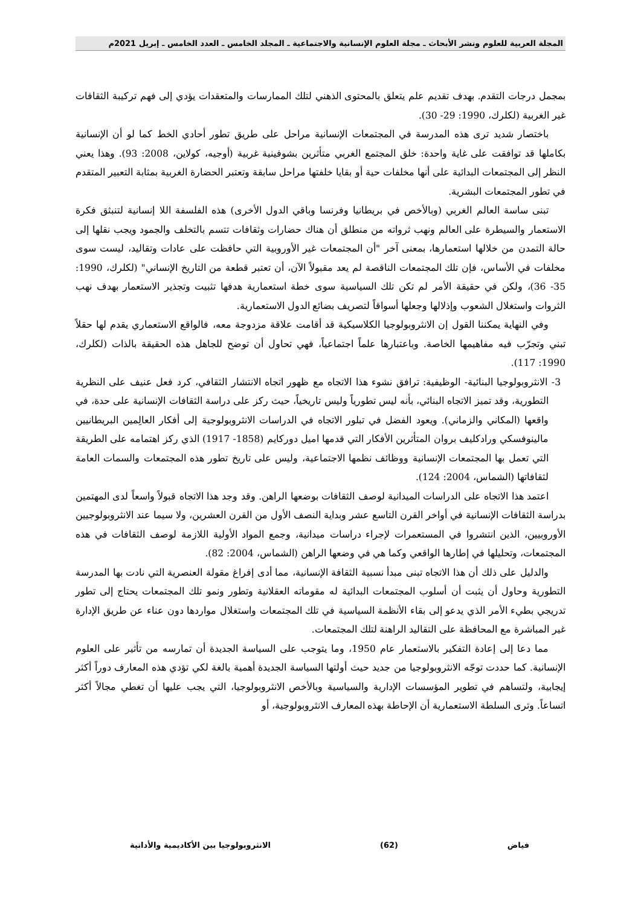المجلة العربية للعلوم ونشر الأبحاث ـ مجلة العلوم الإنسانية والاجتماعية ـ المجلد الخامس ـ العدد الخامس ـ إبريل 2021م
بمجمل درجات التقدم. بهدف تقديم علم يتعلق بالمحتوى الذهني لتلك الممارسات والمتعقدات يؤدي إلى فهم تركيبة الثقافات غير الغربية (لكلرك، 1990: 29- 30).
باختصار شديد ترى هذه المدرسة في المجتمعات الإنسانية مراحل على طريق تطور أحادي الخط كما لو أن الإنسانية بكاملها قد توافقت على غاية واحدة: خلق المجتمع الغربي متأثرين بشوفينية غربية (أوجيه، كولاين، 2008: 93). وهذا يعني النظر إلى المجتمعات البدائية على أنها مخلفات حية أو بقايا خلفتها مراحل سابقة وتعتبر الحضارة الغربية بمثابة التعبير المتقدم في تطور المجتمعات البشرية.
تبنى ساسة العالم الغربي (وبالأخص في بريطانيا وفرنسا وباقي الدول الأخرى) هذه الفلسفة اللا إنسانية لتنبثق فكرة الاستعمار والسيطرة على العالم ونهب ثرواته من منطلق أن هناك حضارات وثقافات تتسم بالتخلف والجمود ويجب نقلها إلى حالة التمدن من خلالها استعمارها، بمعنى آخر "أن المجتمعات غير الأوروبية التي حافظت على عادات وتقاليد، ليست سوى مخلفات في الأساس، فإن تلك المجتمعات الناقصة لم يعد مقبولاً الآن، أن تعتبر قطعة من التاريخ الإنساني" (لكلرك، 1990: 35- 36)، ولكن في حقيقة الأمر لم تكن تلك السياسية سوى خطة استعمارية هدفها تثبيت وتجذير الاستعمار بهدف نهب الثروات واستغلال الشعوب وإذلالها وجعلها أسواقاً لتصريف بضائع الدول الاستعمارية.
وفي النهاية يمكننا القول إن الانثروبولوجيا الكلاسيكية قد أقامت علاقة مزدوجة معه، فالواقع الاستعماري يقدم لها حقلاً تبني وتجرّب فيه مفاهيمها الخاصة. وباعتبارها علماً اجتماعياً، فهي تحاول أن توضح للجاهل هذه الحقيقة بالذات (لكلرك، 1990: 117).
3- الانثروبولوجيا البنائية- الوظيفية: ترافق نشوء هذا الاتجاه مع ظهور اتجاه الانتشار الثقافي، كرد فعل عنيف على النظرية التطورية، وقد تميز الاتجاه البنائي، بأنه ليس تطورياً وليس تاريخياً، حيث ركز على دراسة الثقافات الإنسانية على حدة، في واقعها (المكاني والزماني). ويعود الفضل في تبلور الاتجاه في الدراسات الانثروبولوجية إلى أفكار العالِمين البريطانيين مالينوفسكي ورادكليف بروان المتأثرين الأفكار التي قدمها اميل دوركايم (1858- 1917) الذي ركز اهتمامه على الطريقة التي تعمل بها المجتمعات الإنسانية ووظائف نظمها الاجتماعية، وليس على تاريخ تطور هذه المجتمعات والسمات العامة لثقافاتها (الشماس، 2004: 124).
اعتمد هذا الاتجاه على الدراسات الميدانية لوصف الثقافات بوضعها الراهن. وقد وجد هذا الاتجاه قبولاً واسعاً لدى المهتمين بدراسة الثقافات الإنسانية في أواخر القرن التاسع عشر وبداية النصف الأول من القرن العشرين، ولا سيما عند الانثروبولوجيين الأوروبيين، الذين انتشروا في المستعمرات لإجراء دراسات ميدانية، وجمع المواد الأولية اللازمة لوصف الثقافات في هذه المجتمعات، وتحليلها في إطارها الواقعي وكما هي في وضعها الراهن (الشماس، 2004: 82).
والدليل على ذلك أن هذا الاتجاه تبنى مبدأ نسبية الثقافة الإنسانية، مما أدى إفراغ مقولة العنصرية التي نادت بها المدرسة التطورية وحاول أن يثبت أن أسلوب المجتمعات البدائية له مقوماته العقلانية وتطور ونمو تلك المجتمعات يحتاج إلى تطور تدريجي بطيء الأمر الذي يدعو إلى بقاء الأنظمة السياسية في تلك المجتمعات واستغلال مواردها دون عناء عن طريق الإدارة غير المباشرة مع المحافظة على التقاليد الراهنة لتلك المجتمعات.
مما دعا إلى إعادة التفكير بالاستعمار عام 1950، وما يتوجب على السياسة الجديدة أن تمارسه من تأثير على العلوم الإنسانية. كما حددت توجّه الانثروبولوجيا من جديد حيث أولتها السياسة الجديدة أهمية بالغة لكي تؤدي هذه المعارف دوراً أكثر إيجابية، ولتساهم في تطوير المؤسسات الإدارية والسياسية وبالأخص الانثروبولوجيا، التي يجب عليها أن تغطي مجالاً أكثر اتساعاً. وترى السلطة الاستعمارية أن الإحاطة بهذه المعارف الانثروبولوجية، أو
فياض (62) الانثروبولوجيا بين الأكاديمية والأداتية